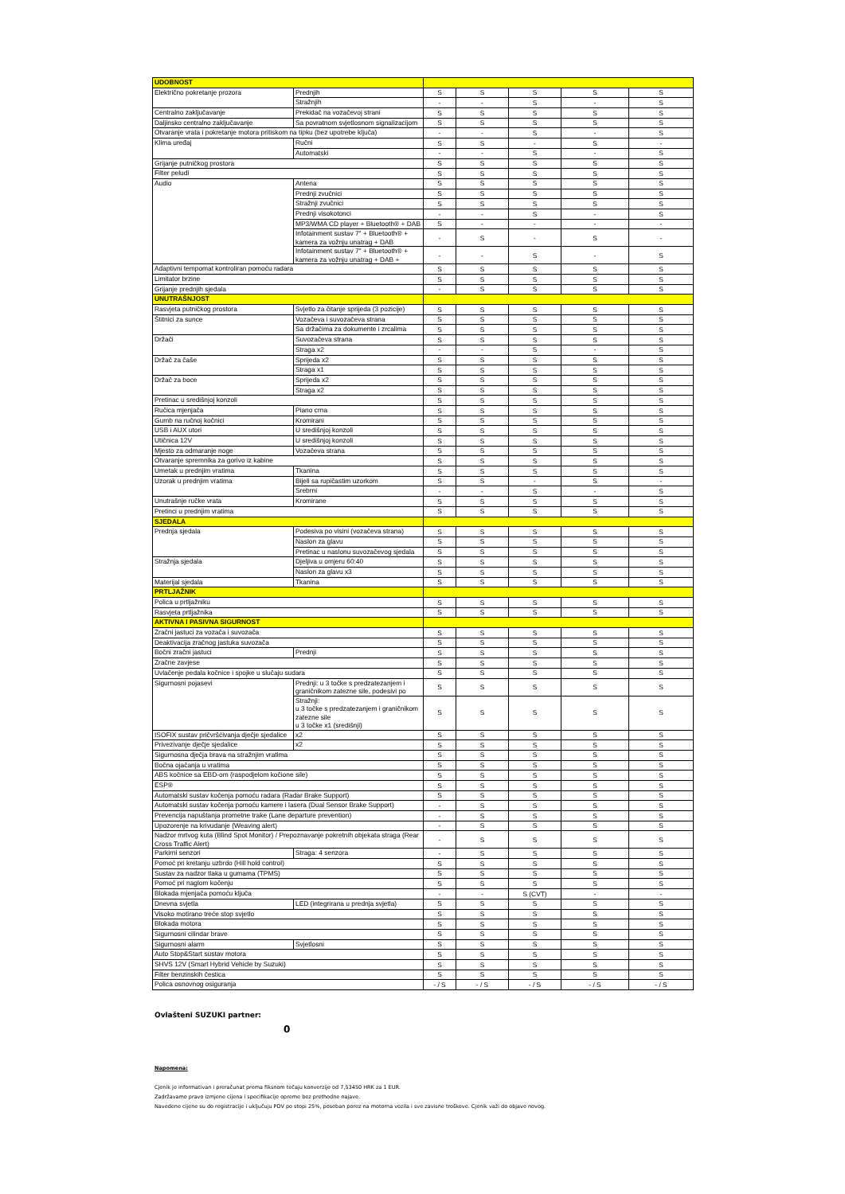| UDOBNOST | | | | | | |
| Električno pokretanje prozora | Prednjih | S | S | S | S | S |
| | Stražnjih | - | - | S | - | S |
| Centralno zaključavanje | Prekidač na vozačevoj strani | S | S | S | S | S |
| Daljinsko centralno zaključavanje | Sa povratnom svjetlosnom signalizacijom | S | S | S | S | S |
| Otvaranje vrata i pokretanje motora pritiskom na tipku (bez upotrebe ključa) | | - | - | S | - | S |
| Klima uređaj | Ručni | S | S | - | S | - |
| | Automatski | - | - | S | - | S |
| Grijanje putničkog prostora | | S | S | S | S | S |
| Filter peludi | | S | S | S | S | S |
| Audio | Antena | S | S | S | S | S |
| | Prednji zvučnici | S | S | S | S | S |
| | Stražnji zvučnici | S | S | S | S | S |
| | Prednji visokotonci | - | - | S | - | S |
| | MP3/WMA CD player + Bluetooth® + DAB | S | - | - | - | - |
| | Infotainment sustav 7" + Bluetooth® + kamera za vožnju unatrag + DAB | - | S | - | S | - |
| | Infotainment sustav 7" + Bluetooth® + kamera za vožnju unatrag + DAB + | - | - | S | - | S |
| Adaptivni tempomat kontroliran pomoću radara | | S | S | S | S | S |
| Limitator brzine | | S | S | S | S | S |
| Grijanje prednjih sjedala | | - | S | S | S | S |
| UNUTRAŠNJOST | | | | | | |
| Rasvjeta putničkog prostora | Svjetlo za čitanje sprijeda (3 pozicije) | S | S | S | S | S |
| Štitnici za sunce | Vozačeva i suvozačeva strana | S | S | S | S | S |
| | Sa držačima za dokumente i zrcalima | S | S | S | S | S |
| Držači | Suvozačeva strana | S | S | S | S | S |
| | Straga x2 | - | - | S | - | S |
| Držač za čaše | Sprijeda x2 | S | S | S | S | S |
| | Straga x1 | S | S | S | S | S |
| Držač za boce | Sprijeda x2 | S | S | S | S | S |
| | Straga x2 | S | S | S | S | S |
| Pretinac u središnjoj konzoli | | S | S | S | S | S |
| Ručica mjenjača | Piano crna | S | S | S | S | S |
| Gumb na ručnoj kočnici | Kromirani | S | S | S | S | S |
| USB i AUX utori | U središnjoj konzoli | S | S | S | S | S |
| Utičnica 12V | U središnjoj konzoli | S | S | S | S | S |
| Mjesto za odmaranje noge | Vozačeva strana | S | S | S | S | S |
| Otvaranje spremnika za gorivo iz kabine | | S | S | S | S | S |
| Umetak u prednjim vratima | Tkanina | S | S | S | S | S |
| Uzorak u prednjim vratima | Bijeli sa rupičastim uzorkom | S | S | - | S | - |
| | Srebrni | - | - | S | - | S |
| Unutrašnje ručke vrata | Kromirane | S | S | S | S | S |
| Pretinci u prednjim vratima | | S | S | S | S | S |
| SJEDALA | | | | | | |
| Prednja sjedala | Podesiva po visini (vozačeva strana) | S | S | S | S | S |
| | Naslon za glavu | S | S | S | S | S |
| | Pretinac u naslonu suvozačevog sjedala | S | S | S | S | S |
| Stražnja sjedala | Djeljiva u omjeru 60:40 | S | S | S | S | S |
| | Naslon za glavu x3 | S | S | S | S | S |
| Materijal sjedala | Tkanina | S | S | S | S | S |
| PRTLJAŽNIK | | | | | | |
| Polica u prtljažniku | | S | S | S | S | S |
| Rasvjeta prtljažnika | | S | S | S | S | S |
| AKTIVNA I PASIVNA SIGURNOST | | | | | | |
| Zračni jastuci za vozača i suvozača | | S | S | S | S | S |
| Deaktivacija zračnog jastuka suvozača | | S | S | S | S | S |
| Bočni zračni jastuci | Prednji | S | S | S | S | S |
| Zračne zavjese | | S | S | S | S | S |
| Uvlačenje pedala kočnice i spojke u slučaju sudara | | S | S | S | S | S |
| Sigurnosni pojasevi | Prednji: u 3 točke s predzatezanjem i graničnikom zatezne sile, podesivi po | S | S | S | S | S |
| | Stražnji: u 3 točke s predzatezanjem i graničnikom zatezne sile u 3 točke x1 (središnji) | S | S | S | S | S |
| ISOFIX sustav pričvršćivanja dječje sjedalice | x2 | S | S | S | S | S |
| Privezivanje dječje sjedalice | x2 | S | S | S | S | S |
| Sigurnosna dječja brava na stražnjim vratima | | S | S | S | S | S |
| Bočna ojačanja u vratima | | S | S | S | S | S |
| ABS kočnice sa EBD-om (raspodjelom kočione sile) | | S | S | S | S | S |
| ESP® | | S | S | S | S | S |
| Automatski sustav kočenja pomoću radara (Radar Brake Support) | | S | S | S | S | S |
| Automatski sustav kočenja pomoću kamere i lasera (Dual Sensor Brake Support) | | - | S | S | S | S |
| Prevencija napuštanja prometne trake (Lane departure prevention) | | - | S | S | S | S |
| Upozorenje na krivudanje (Weaving alert) | | - | S | S | S | S |
| Nadzor mrtvog kuta (Blind Spot Monitor) / Prepoznavanje pokretnih objekata straga (Rear Cross Traffic Alert) | | - | S | S | S | S |
| Parkirni senzori | Straga: 4 senzora | - | S | S | S | S |
| Pomoć pri kretanju uzbrdo (Hill hold control) | | S | S | S | S | S |
| Sustav za nadzor tlaka u gumama (TPMS) | | S | S | S | S | S |
| Pomoć pri naglom kočenju | | S | S | S | S | S |
| Blokada mjenjača pomoću ključa | | - | - | S (CVT) | - | - |
| Dnevna svjetla | LED (integrirana u prednja svjetla) | S | S | S | S | S |
| Visoko motirano treće stop svjetlo | | S | S | S | S | S |
| Blokada motora | | S | S | S | S | S |
| Sigurnosni cilindar brave | | S | S | S | S | S |
| Sigurnosni alarm | Svjetlosni | S | S | S | S | S |
| Auto Stop&Start sustav motora | | S | S | S | S | S |
| SHVS 12V (Smart Hybrid Vehicle by Suzuki) | | S | S | S | S | S |
| Filter benzinskih čestica | | S | S | S | S | S |
| Polica osnovnog osiguranja | | - / S | - / S | - / S | - / S | - / S |
Ovlašteni SUZUKI partner:
0
Napomena:
Cjenik je informativan i preračunat prema fiksnom tečaju konverzije od 7,53450 HRK za 1 EUR.
Zadržavamo pravo izmjene cijena i specifikacije opreme bez prethodne najave.
Navedene cijene su do registracije i uključuju PDV po stopi 25%, poseban porez na motorna vozila i sve zavisne troškove. Cjenik važi do objave novog.